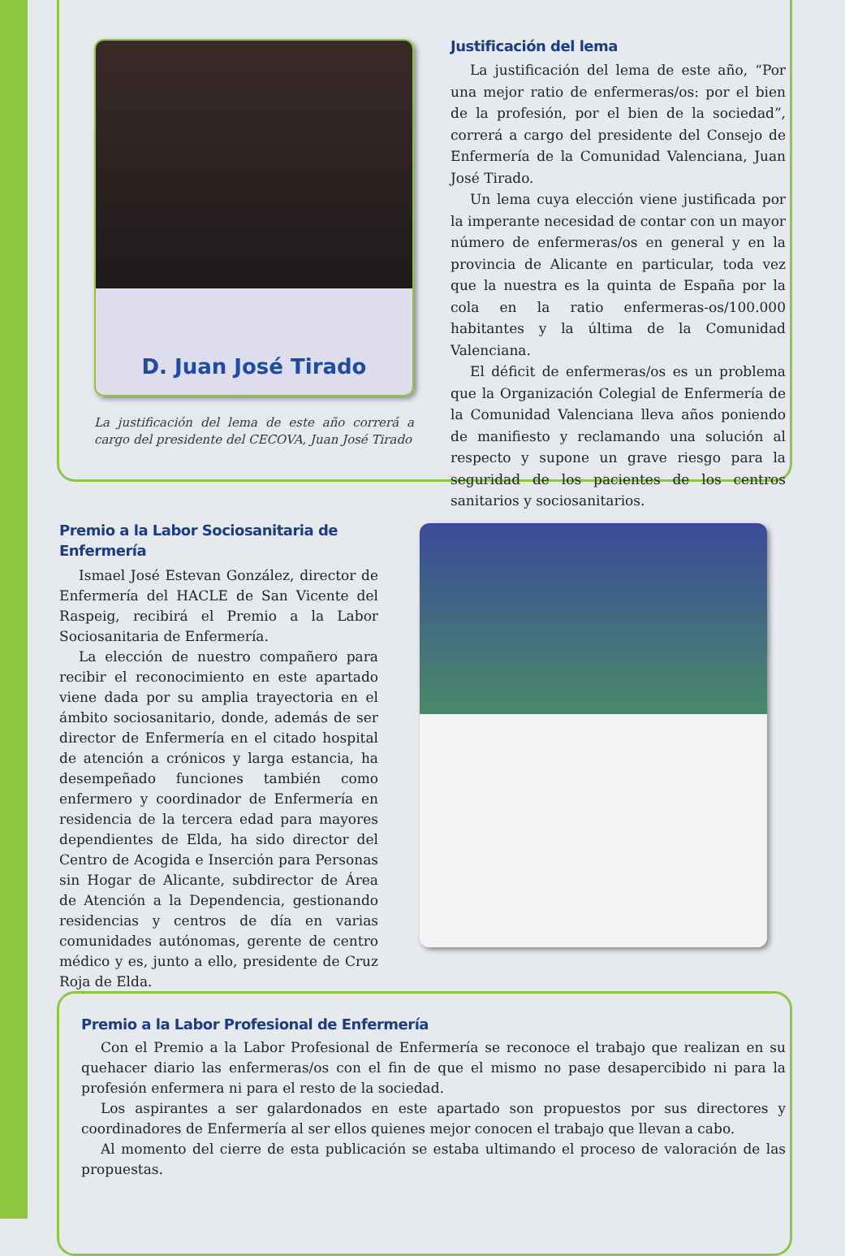D. Juan José Tirado
La justificación del lema de este año correrá a cargo del presidente del CECOVA, Juan José Tirado
Justificación del lema
La justificación del lema de este año, “Por una mejor ratio de enfermeras/os: por el bien de la profesión, por el bien de la sociedad”, correrá a cargo del presidente del Consejo de Enfermería de la Comunidad Valenciana, Juan José Tirado.
Un lema cuya elección viene justificada por la imperante necesidad de contar con un mayor número de enfermeras/os en general y en la provincia de Alicante en particular, toda vez que la nuestra es la quinta de España por la cola en la ratio enfermeras-os/100.000 habitantes y la última de la Comunidad Valenciana.
El déficit de enfermeras/os es un problema que la Organización Colegial de Enfermería de la Comunidad Valenciana lleva años poniendo de manifiesto y reclamando una solución al respecto y supone un grave riesgo para la seguridad de los pacientes de los centros sanitarios y sociosanitarios.
Premio a la Labor Sociosanitaria de Enfermería
Ismael José Estevan González, director de Enfermería del HACLE de San Vicente del Raspeig, recibirá el Premio a la Labor Sociosanitaria de Enfermería.
La elección de nuestro compañero para recibir el reconocimiento en este apartado viene dada por su amplia trayectoria en el ámbito sociosanitario, donde, además de ser director de Enfermería en el citado hospital de atención a crónicos y larga estancia, ha desempeñado funciones también como enfermero y coordinador de Enfermería en residencia de la tercera edad para mayores dependientes de Elda, ha sido director del Centro de Acogida e Inserción para Personas sin Hogar de Alicante, subdirector de Área de Atención a la Dependencia, gestionando residencias y centros de día en varias comunidades autónomas, gerente de centro médico y es, junto a ello, presidente de Cruz Roja de Elda.
Premio a la Labor Profesional de Enfermería
Con el Premio a la Labor Profesional de Enfermería se reconoce el trabajo que realizan en su quehacer diario las enfermeras/os con el fin de que el mismo no pase desapercibido ni para la profesión enfermera ni para el resto de la sociedad.
Los aspirantes a ser galardonados en este apartado son propuestos por sus directores y coordinadores de Enfermería al ser ellos quienes mejor conocen el trabajo que llevan a cabo.
Al momento del cierre de esta publicación se estaba ultimando el proceso de valoración de las propuestas.